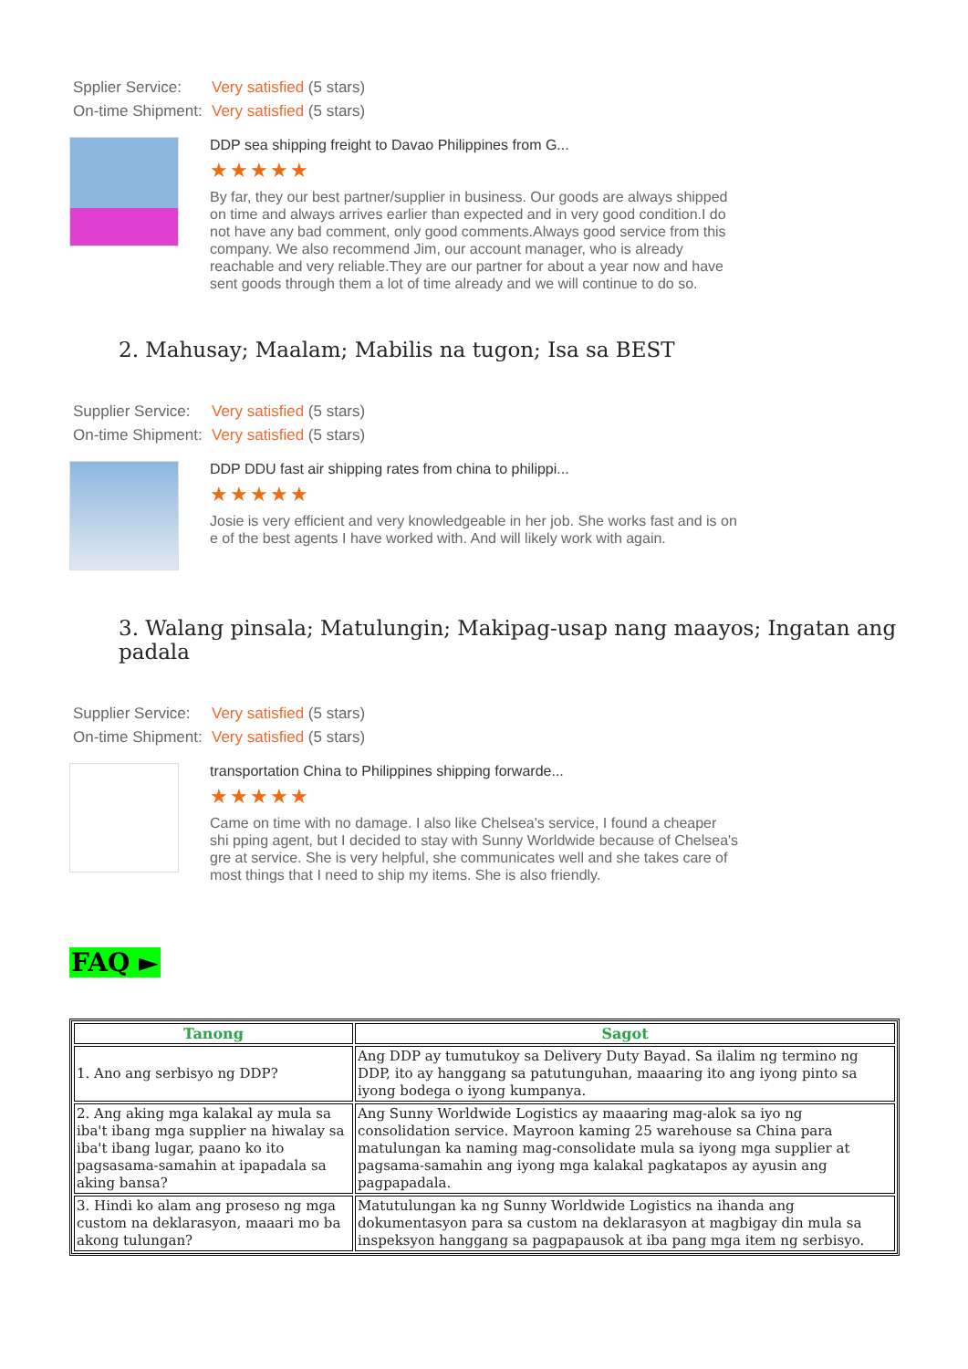Spplier Service: Very satisfied (5 stars)
On-time Shipment: Very satisfied (5 stars)
DDP sea shipping freight to Davao Philippines from G...
★★★★★
By far, they our best partner/supplier in business. Our goods are always shipped on time and always arrives earlier than expected and in very good condition.I do not have any bad comment, only good comments.Always good service from this company. We also recommend Jim, our account manager, who is already reachable and very reliable.They are our partner for about a year now and have sent goods through them a lot of time already and we will continue to do so.
2. Mahusay; Maalam; Mabilis na tugon; Isa sa BEST
Supplier Service: Very satisfied (5 stars)
On-time Shipment: Very satisfied (5 stars)
DDP DDU fast air shipping rates from china to philippi...
★★★★★
Josie is very efficient and very knowledgeable in her job. She works fast and is on e of the best agents I have worked with. And will likely work with again.
3. Walang pinsala; Matulungin; Makipag-usap nang maayos; Ingatan ang padala
Supplier Service: Very satisfied (5 stars)
On-time Shipment: Very satisfied (5 stars)
transportation China to Philippines shipping forwarde...
★★★★★
Came on time with no damage. I also like Chelsea's service, I found a cheaper shi pping agent, but I decided to stay with Sunny Worldwide because of Chelsea's gre at service. She is very helpful, she communicates well and she takes care of most things that I need to ship my items. She is also friendly.
FAQ ►
| Tanong | Sagot |
| --- | --- |
| 1. Ano ang serbisyo ng DDP? | Ang DDP ay tumutukoy sa Delivery Duty Bayad. Sa ilalim ng termino ng DDP, ito ay hanggang sa patutunguhan, maaaring ito ang iyong pinto sa iyong bodega o iyong kumpanya. |
| 2. Ang aking mga kalakal ay mula sa iba't ibang mga supplier na hiwalay sa iba't ibang lugar, paano ko ito pagsasama-samahin at ipapadala sa aking bansa? | Ang Sunny Worldwide Logistics ay maaaring mag-alok sa iyo ng consolidation service. Mayroon kaming 25 warehouse sa China para matulungan ka naming mag-consolidate mula sa iyong mga supplier at pagsama-samahin ang iyong mga kalakal pagkatapos ay ayusin ang pagpapadala. |
| 3. Hindi ko alam ang proseso ng mga custom na deklarasyon, maaari mo ba akong tulungan? | Matutulungan ka ng Sunny Worldwide Logistics na ihanda ang dokumentasyon para sa custom na deklarasyon at magbigay din mula sa inspeksyon hanggang sa pagpapausok at iba pang mga item ng serbisyo. |